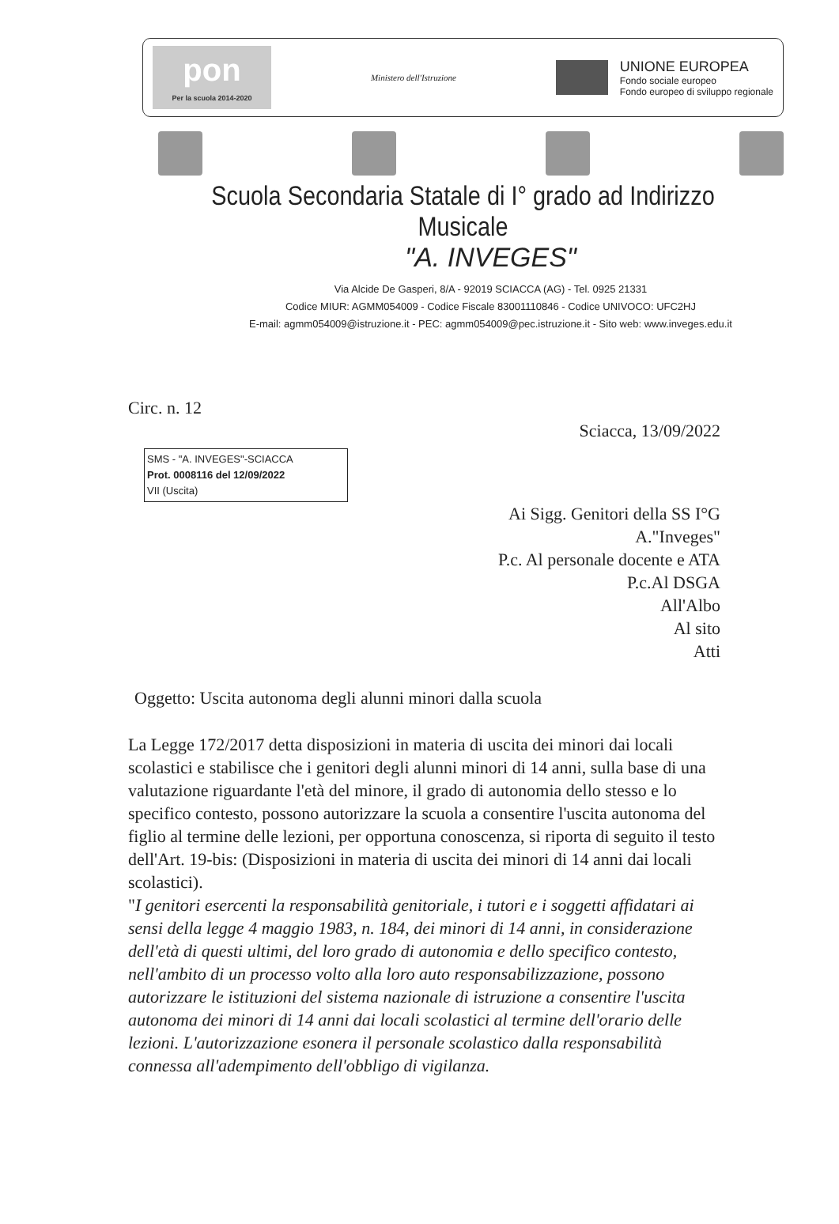pon
Per la scuola 2014-2020
Ministero dell'Istruzione
UNIONE EUROPEA Fondo sociale europeo Fondo europeo di sviluppo regionale
Scuola Secondaria Statale di I° grado ad Indirizzo Musicale
"A. INVEGES"
Via Alcide De Gasperi, 8/A - 92019 SCIACCA (AG) - Tel. 0925 21331
Codice MIUR: AGMM054009 - Codice Fiscale 83001110846 - Codice UNIVOCO: UFC2HJ
E-mail: agmm054009@istruzione.it - PEC: agmm054009@pec.istruzione.it - Sito web: www.inveges.edu.it
Circ. n. 12
Sciacca, 13/09/2022
SMS - "A. INVEGES"-SCIACCA
Prot. 0008116 del 12/09/2022
VII (Uscita)
Ai Sigg. Genitori della SS I°G
A."Inveges"
P.c. Al personale docente e ATA
P.c.Al DSGA
All'Albo
Al sito
Atti
Oggetto: Uscita autonoma degli alunni minori dalla scuola
La Legge 172/2017 detta disposizioni in materia di uscita dei minori dai locali scolastici e stabilisce che i genitori degli alunni minori di 14 anni, sulla base di una valutazione riguardante l'età del minore, il grado di autonomia dello stesso e lo specifico contesto, possono autorizzare la scuola a consentire l'uscita autonoma del figlio al termine delle lezioni, per opportuna conoscenza, si riporta di seguito il testo dell'Art. 19-bis: (Disposizioni in materia di uscita dei minori di 14 anni dai locali scolastici).
"I genitori esercenti la responsabilità genitoriale, i tutori e i soggetti affidatari ai sensi della legge 4 maggio 1983, n. 184, dei minori di 14 anni, in considerazione dell'età di questi ultimi, del loro grado di autonomia e dello specifico contesto, nell'ambito di un processo volto alla loro auto responsabilizzazione, possono autorizzare le istituzioni del sistema nazionale di istruzione a consentire l'uscita autonoma dei minori di 14 anni dai locali scolastici al termine dell'orario delle lezioni. L'autorizzazione esonera il personale scolastico dalla responsabilità connessa all'adempimento dell'obbligo di vigilanza.